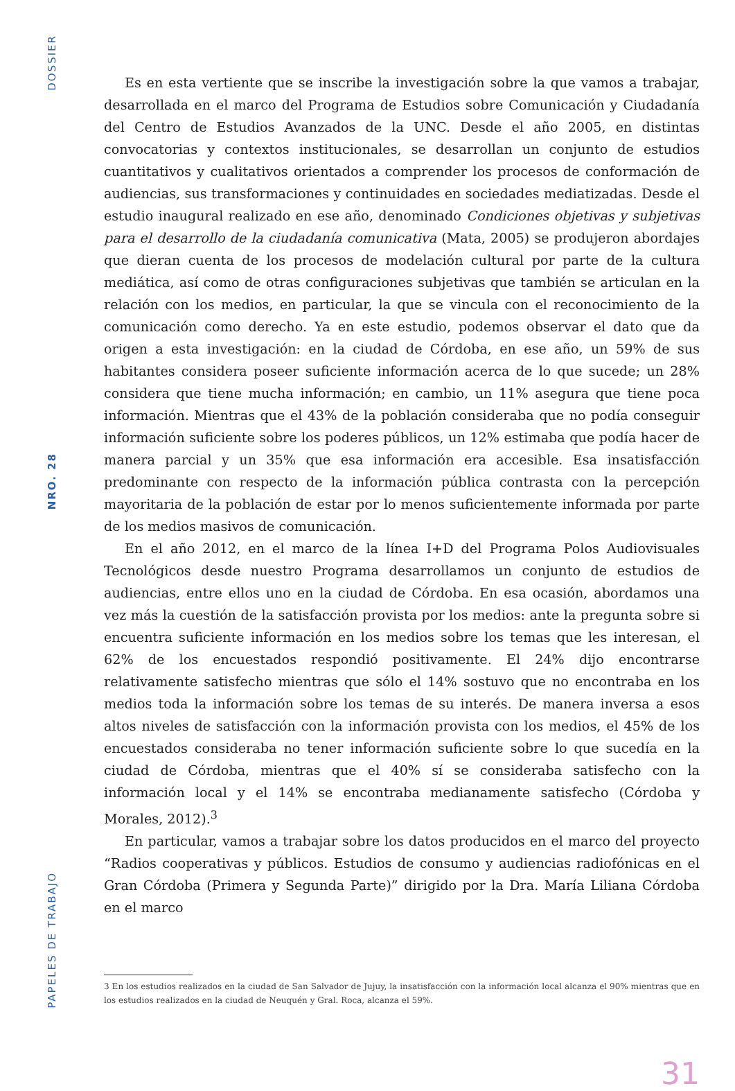DOSSIER
NRO. 28
PAPELES DE TRABAJO
Es en esta vertiente que se inscribe la investigación sobre la que vamos a trabajar, desarrollada en el marco del Programa de Estudios sobre Comunicación y Ciudadanía del Centro de Estudios Avanzados de la UNC. Desde el año 2005, en distintas convocatorias y contextos institucionales, se desarrollan un conjunto de estudios cuantitativos y cualitativos orientados a comprender los procesos de conformación de audiencias, sus transformaciones y continuidades en sociedades mediatizadas. Desde el estudio inaugural realizado en ese año, denominado Condiciones objetivas y subjetivas para el desarrollo de la ciudadanía comunicativa (Mata, 2005) se produjeron abordajes que dieran cuenta de los procesos de modelación cultural por parte de la cultura mediática, así como de otras configuraciones subjetivas que también se articulan en la relación con los medios, en particular, la que se vincula con el reconocimiento de la comunicación como derecho. Ya en este estudio, podemos observar el dato que da origen a esta investigación: en la ciudad de Córdoba, en ese año, un 59% de sus habitantes considera poseer suficiente información acerca de lo que sucede; un 28% considera que tiene mucha información; en cambio, un 11% asegura que tiene poca información. Mientras que el 43% de la población consideraba que no podía conseguir información suficiente sobre los poderes públicos, un 12% estimaba que podía hacer de manera parcial y un 35% que esa información era accesible. Esa insatisfacción predominante con respecto de la información pública contrasta con la percepción mayoritaria de la población de estar por lo menos suficientemente informada por parte de los medios masivos de comunicación.
En el año 2012, en el marco de la línea I+D del Programa Polos Audiovisuales Tecnológicos desde nuestro Programa desarrollamos un conjunto de estudios de audiencias, entre ellos uno en la ciudad de Córdoba. En esa ocasión, abordamos una vez más la cuestión de la satisfacción provista por los medios: ante la pregunta sobre si encuentra suficiente información en los medios sobre los temas que les interesan, el 62% de los encuestados respondió positivamente. El 24% dijo encontrarse relativamente satisfecho mientras que sólo el 14% sostuvo que no encontraba en los medios toda la información sobre los temas de su interés. De manera inversa a esos altos niveles de satisfacción con la información provista con los medios, el 45% de los encuestados consideraba no tener información suficiente sobre lo que sucedía en la ciudad de Córdoba, mientras que el 40% sí se consideraba satisfecho con la información local y el 14% se encontraba medianamente satisfecho (Córdoba y Morales, 2012).<sup>3</sup>
En particular, vamos a trabajar sobre los datos producidos en el marco del proyecto “Radios cooperativas y públicos. Estudios de consumo y audiencias radiofónicas en el Gran Córdoba (Primera y Segunda Parte)” dirigido por la Dra. María Liliana Córdoba en el marco
3 En los estudios realizados en la ciudad de San Salvador de Jujuy, la insatisfacción con la información local alcanza el 90% mientras que en los estudios realizados en la ciudad de Neuquén y Gral. Roca, alcanza el 59%.
31